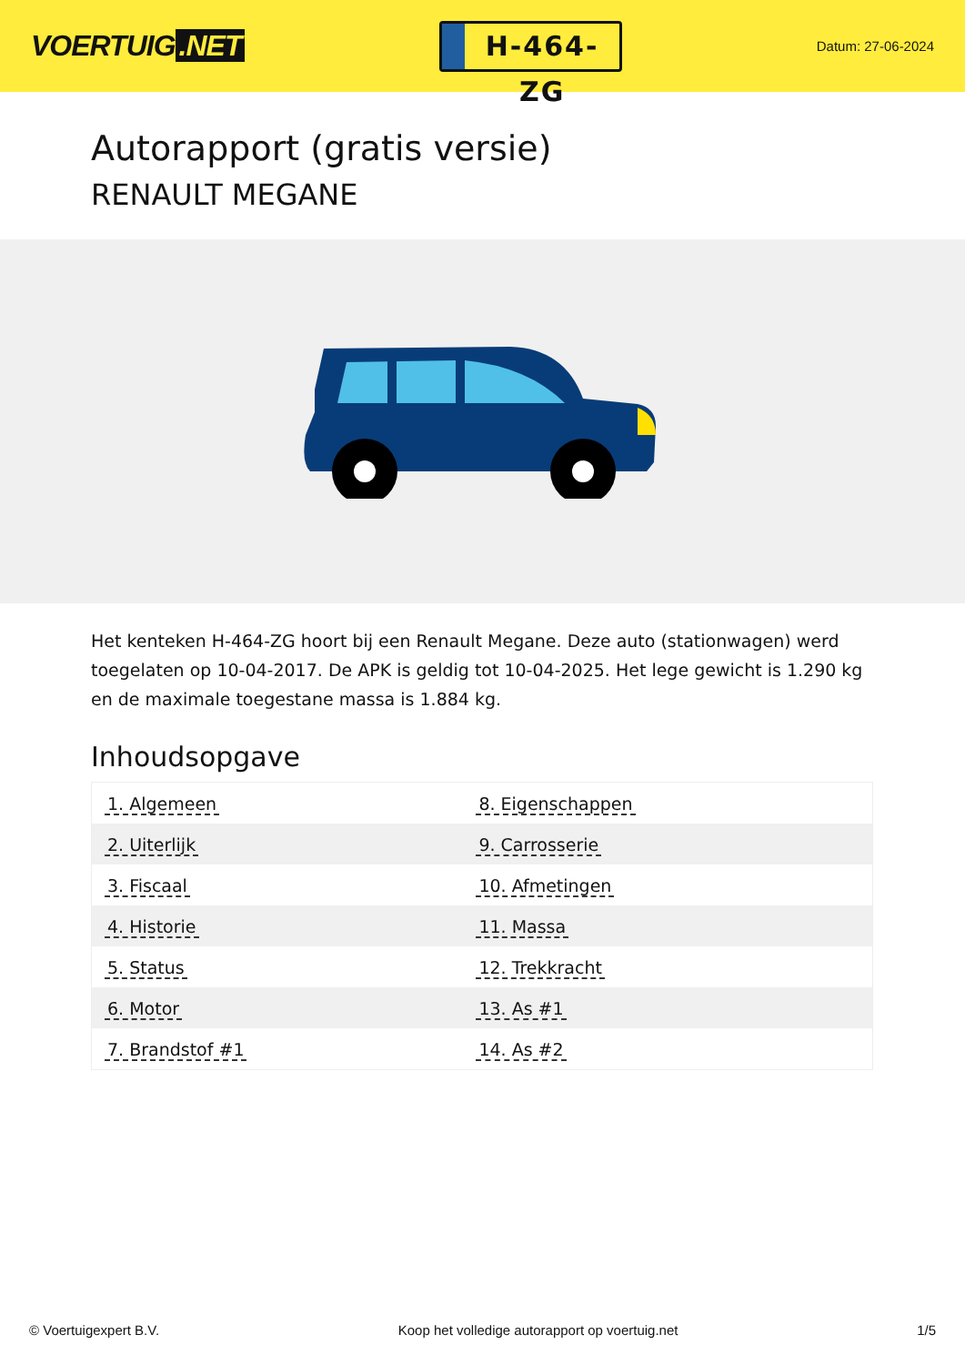VOERTUIG.NET
H-464-ZG
Datum: 27-06-2024
Autorapport (gratis versie)
RENAULT MEGANE
Het kenteken H-464-ZG hoort bij een Renault Megane. Deze auto (stationwagen) werd toegelaten op 10-04-2017. De APK is geldig tot 10-04-2025. Het lege gewicht is 1.290 kg en de maximale toegestane massa is 1.884 kg.
Inhoudsopgave
| 1. Algemeen | 8. Eigenschappen |
| 2. Uiterlijk | 9. Carrosserie |
| 3. Fiscaal | 10. Afmetingen |
| 4. Historie | 11. Massa |
| 5. Status | 12. Trekkracht |
| 6. Motor | 13. As #1 |
| 7. Brandstof #1 | 14. As #2 |
© Voertuigexpert B.V. Koop het volledige autorapport op voertuig.net 1/5